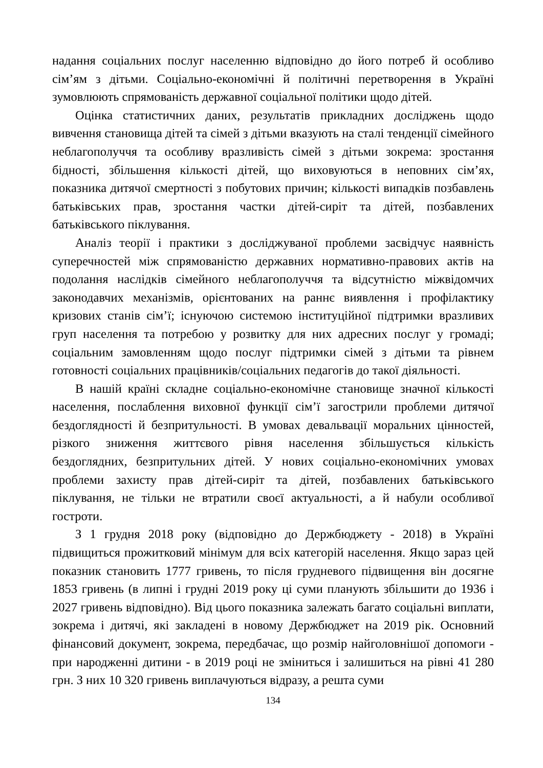надання соціальних послуг населенню відповідно до його потреб й особливо сім’ям з дітьми. Соціально-економічні й політичні перетворення в Україні зумовлюють спрямованість державної соціальної політики щодо дітей.
Оцінка статистичних даних, результатів прикладних досліджень щодо вивчення становища дітей та сімей з дітьми вказують на сталі тенденції сімейного неблагополуччя та особливу вразливість сімей з дітьми зокрема: зростання бідності, збільшення кількості дітей, що виховуються в неповних сім’ях, показника дитячої смертності з побутових причин; кількості випадків позбавлень батьківських прав, зростання частки дітей-сиріт та дітей, позбавлених батьківського піклування.
Аналіз теорії і практики з досліджуваної проблеми засвідчує наявність суперечностей між спрямованістю державних нормативно-правових актів на подолання наслідків сімейного неблагополуччя та відсутністю міжвідомчих законодавчих механізмів, орієнтованих на раннє виявлення і профілактику кризових станів сім’ї; існуючою системою інституційної підтримки вразливих груп населення та потребою у розвитку для них адресних послуг у громаді; соціальним замовленням щодо послуг підтримки сімей з дітьми та рівнем готовності соціальних працівників/соціальних педагогів до такої діяльності.
В нашій країні складне соціально-економічне становище значної кількості населення, послаблення виховної функції сім’ї загострили проблеми дитячої бездоглядності й безпритульності. В умовах девальвації моральних цінностей, різкого зниження життєвого рівня населення збільшується кількість бездоглядних, безпритульних дітей. У нових соціально-економічних умовах проблеми захисту прав дітей-сиріт та дітей, позбавлених батьківського піклування, не тільки не втратили своєї актуальності, а й набули особливої гостроти.
З 1 грудня 2018 року (відповідно до Держбюджету - 2018) в Україні підвищиться прожитковий мінімум для всіх категорій населення. Якщо зараз цей показник становить 1777 гривень, то після грудневого підвищення він досягне 1853 гривень (в липні і грудні 2019 року ці суми планують збільшити до 1936 і 2027 гривень відповідно). Від цього показника залежать багато соціальні виплати, зокрема і дитячі, які закладені в новому Держбюджет на 2019 рік. Основний фінансовий документ, зокрема, передбачає, що розмір найголовнішої допомоги - при народженні дитини - в 2019 році не зміниться і залишиться на рівні 41 280 грн. З них 10 320 гривень виплачуються відразу, а решта суми
134